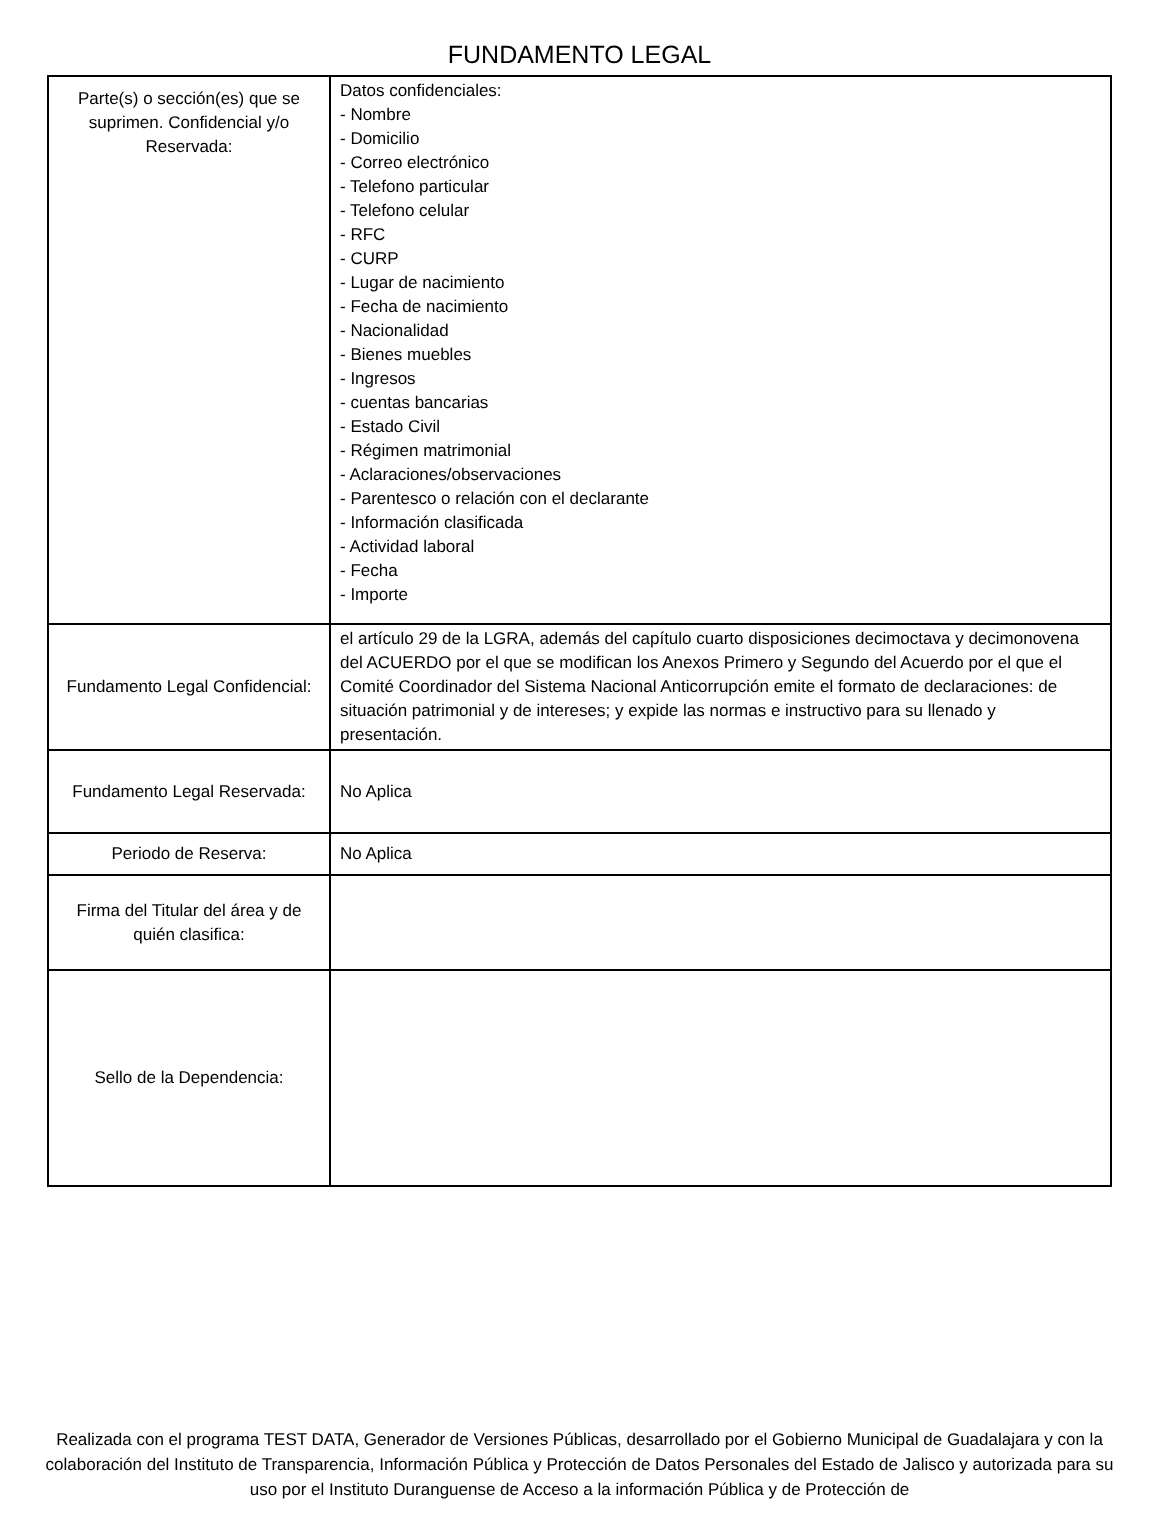FUNDAMENTO LEGAL
| Parte(s) o sección(es) que se suprimen. Confidencial y/o Reservada: | Datos confidenciales: - Nombre - Domicilio - Correo electrónico - Telefono particular - Telefono celular - RFC - CURP - Lugar de nacimiento - Fecha de nacimiento - Nacionalidad - Bienes muebles - Ingresos - cuentas bancarias - Estado Civil - Régimen matrimonial - Aclaraciones/observaciones - Parentesco o relación con el declarante - Información clasificada - Actividad laboral - Fecha - Importe |
| Fundamento Legal Confidencial: | el artículo 29 de la LGRA, además del capítulo cuarto disposiciones decimoctava y decimonovena del ACUERDO por el que se modifican los Anexos Primero y Segundo del Acuerdo por el que el Comité Coordinador del Sistema Nacional Anticorrupción emite el formato de declaraciones: de situación patrimonial y de intereses; y expide las normas e instructivo para su llenado y presentación. |
| Fundamento Legal Reservada: | No Aplica |
| Periodo de Reserva: | No Aplica |
| Firma del Titular del área y de quién clasifica: | |
| Sello de la Dependencia: | |
Realizada con el programa TEST DATA, Generador de Versiones Públicas, desarrollado por el Gobierno Municipal de Guadalajara y con la colaboración del Instituto de Transparencia, Información Pública y Protección de Datos Personales del Estado de Jalisco y autorizada para su uso por el Instituto Duranguense de Acceso a la información Pública y de Protección de